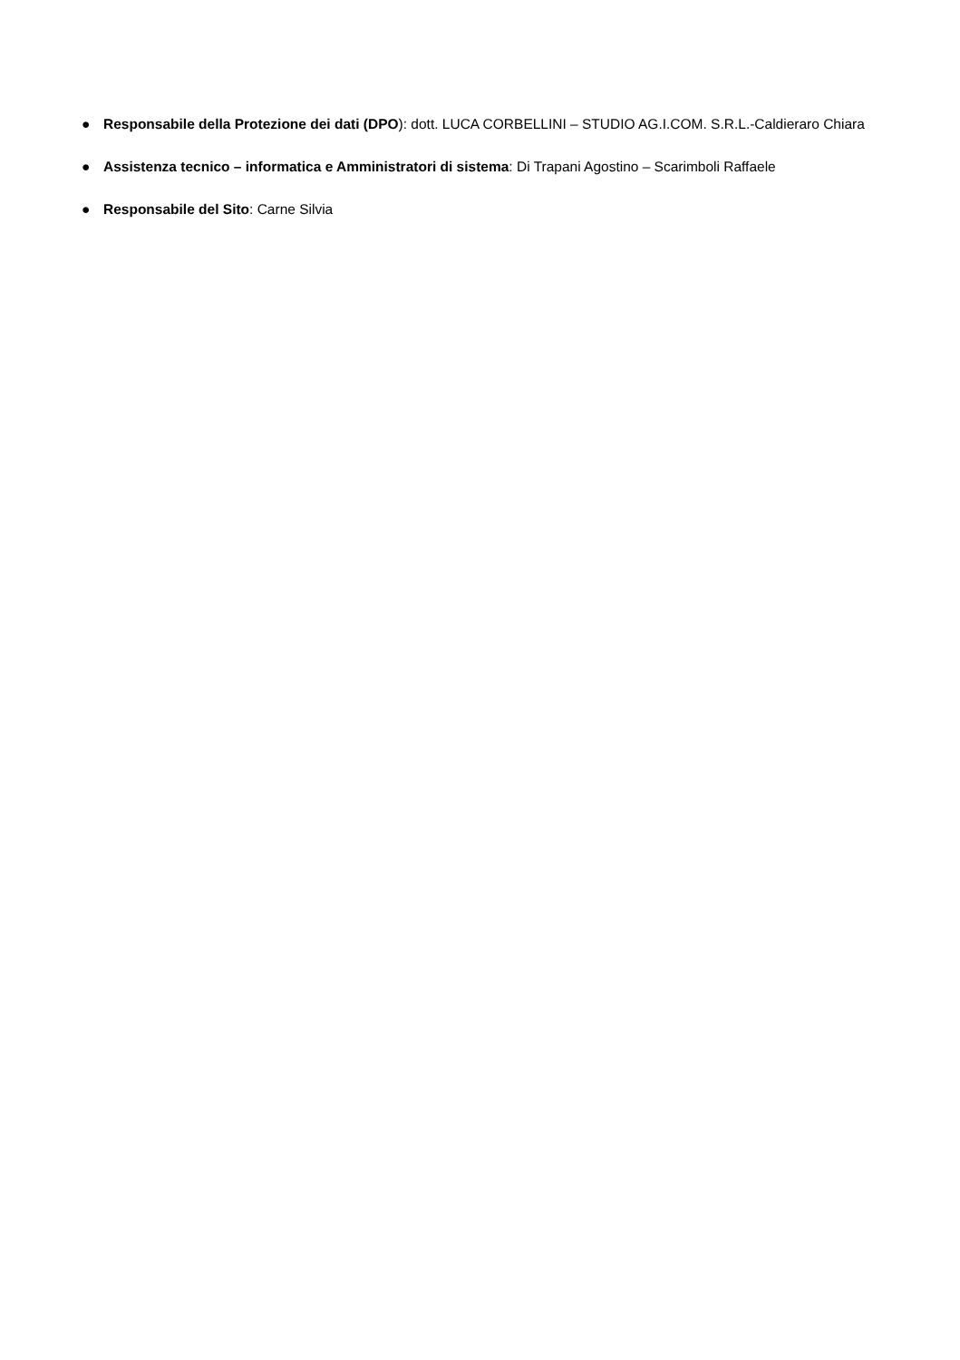● Responsabile della Protezione dei dati (DPO): dott. LUCA CORBELLINI – STUDIO AG.I.COM. S.R.L.-Caldieraro Chiara
● Assistenza tecnico – informatica e Amministratori di sistema: Di Trapani Agostino – Scarimboli Raffaele
● Responsabile del Sito: Carne Silvia